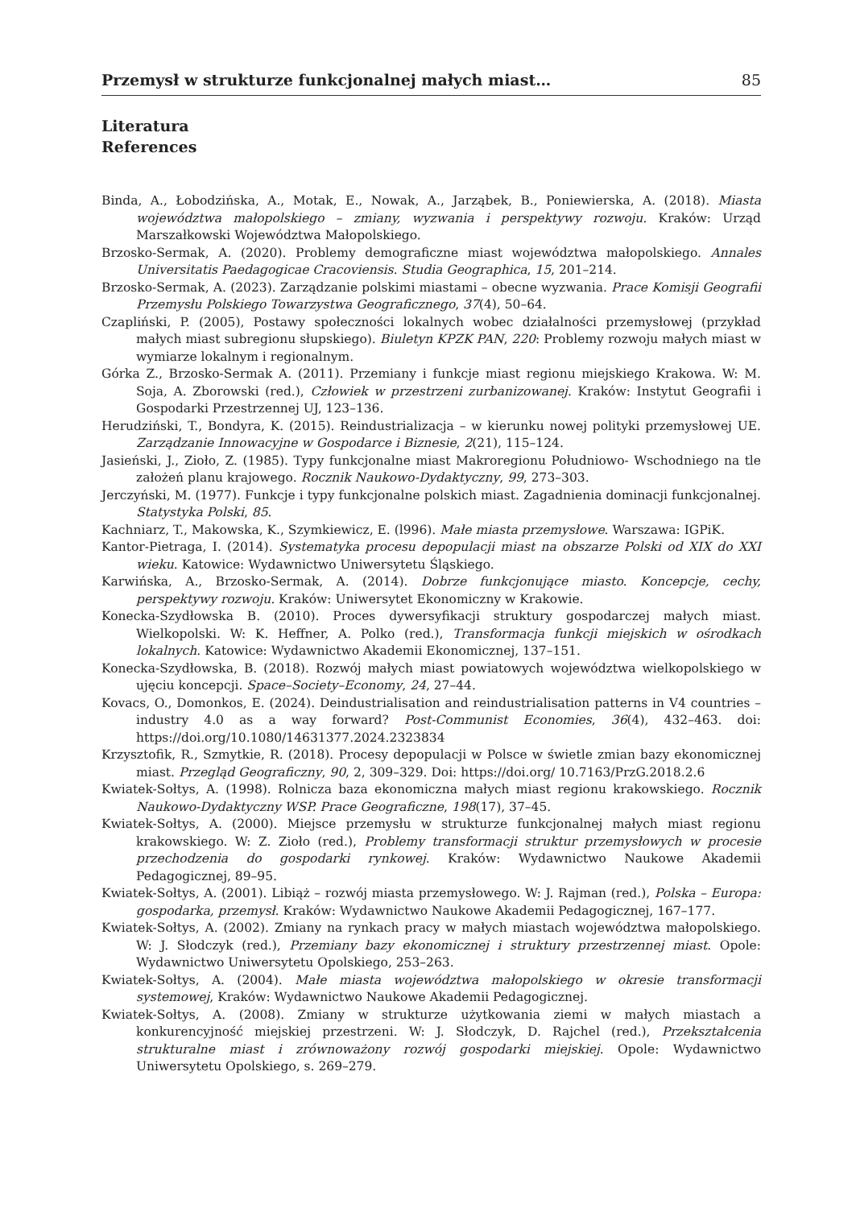Przemysł w strukturze funkcjonalnej małych miast… 85
Literatura
References
Binda, A., Łobodzińska, A., Motak, E., Nowak, A., Jarząbek, B., Poniewierska, A. (2018). Miasta województwa małopolskiego – zmiany, wyzwania i perspektywy rozwoju. Kraków: Urząd Marszałkowski Województwa Małopolskiego.
Brzosko-Sermak, A. (2020). Problemy demograficzne miast województwa małopolskiego. Annales Universitatis Paedagogicae Cracoviensis. Studia Geographica, 15, 201–214.
Brzosko-Sermak, A. (2023). Zarządzanie polskimi miastami – obecne wyzwania. Prace Komisji Geografii Przemysłu Polskiego Towarzystwa Geograficznego, 37(4), 50–64.
Czapliński, P. (2005), Postawy społeczności lokalnych wobec działalności przemysłowej (przykład małych miast subregionu słupskiego). Biuletyn KPZK PAN, 220: Problemy rozwoju małych miast w wymiarze lokalnym i regionalnym.
Górka Z., Brzosko-Sermak A. (2011). Przemiany i funkcje miast regionu miejskiego Krakowa. W: M. Soja, A. Zborowski (red.), Człowiek w przestrzeni zurbanizowanej. Kraków: Instytut Geografii i Gospodarki Przestrzennej UJ, 123–136.
Herudziński, T., Bondyra, K. (2015). Reindustrializacja – w kierunku nowej polityki przemysłowej UE. Zarządzanie Innowacyjne w Gospodarce i Biznesie, 2(21), 115–124.
Jasieński, J., Zioło, Z. (1985). Typy funkcjonalne miast Makroregionu Południowo- Wschodniego na tle założeń planu krajowego. Rocznik Naukowo-Dydaktyczny, 99, 273–303.
Jerczyński, M. (1977). Funkcje i typy funkcjonalne polskich miast. Zagadnienia dominacji funkcjonalnej. Statystyka Polski, 85.
Kachniarz, T., Makowska, K., Szymkiewicz, E. (l996). Małe miasta przemysłowe. Warszawa: IGPiK.
Kantor-Pietraga, I. (2014). Systematyka procesu depopulacji miast na obszarze Polski od XIX do XXI wieku. Katowice: Wydawnictwo Uniwersytetu Śląskiego.
Karwińska, A., Brzosko-Sermak, A. (2014). Dobrze funkcjonujące miasto. Koncepcje, cechy, perspektywy rozwoju. Kraków: Uniwersytet Ekonomiczny w Krakowie.
Konecka-Szydłowska B. (2010). Proces dywersyfikacji struktury gospodarczej małych miast. Wielkopolski. W: K. Heffner, A. Polko (red.), Transformacja funkcji miejskich w ośrodkach lokalnych. Katowice: Wydawnictwo Akademii Ekonomicznej, 137–151.
Konecka-Szydłowska, B. (2018). Rozwój małych miast powiatowych województwa wielkopolskiego w ujęciu koncepcji. Space–Society–Economy, 24, 27–44.
Kovacs, O., Domonkos, E. (2024). Deindustrialisation and reindustrialisation patterns in V4 countries – industry 4.0 as a way forward? Post-Communist Economies, 36(4), 432–463. doi: https://doi.org/10.1080/14631377.2024.2323834
Krzysztofik, R., Szmytkie, R. (2018). Procesy depopulacji w Polsce w świetle zmian bazy ekonomicznej miast. Przegląd Geograficzny, 90, 2, 309–329. Doi: https://doi.org/ 10.7163/PrzG.2018.2.6
Kwiatek-Sołtys, A. (1998). Rolnicza baza ekonomiczna małych miast regionu krakowskiego. Rocznik Naukowo-Dydaktyczny WSP. Prace Geograficzne, 198(17), 37–45.
Kwiatek-Sołtys, A. (2000). Miejsce przemysłu w strukturze funkcjonalnej małych miast regionu krakowskiego. W: Z. Zioło (red.), Problemy transformacji struktur przemysłowych w procesie przechodzenia do gospodarki rynkowej. Kraków: Wydawnictwo Naukowe Akademii Pedagogicznej, 89–95.
Kwiatek-Sołtys, A. (2001). Libiąż – rozwój miasta przemysłowego. W: J. Rajman (red.), Polska – Europa: gospodarka, przemysł. Kraków: Wydawnictwo Naukowe Akademii Pedagogicznej, 167–177.
Kwiatek-Sołtys, A. (2002). Zmiany na rynkach pracy w małych miastach województwa małopolskiego. W: J. Słodczyk (red.), Przemiany bazy ekonomicznej i struktury przestrzennej miast. Opole: Wydawnictwo Uniwersytetu Opolskiego, 253–263.
Kwiatek-Sołtys, A. (2004). Małe miasta województwa małopolskiego w okresie transformacji systemowej, Kraków: Wydawnictwo Naukowe Akademii Pedagogicznej.
Kwiatek-Sołtys, A. (2008). Zmiany w strukturze użytkowania ziemi w małych miastach a konkurencyjność miejskiej przestrzeni. W: J. Słodczyk, D. Rajchel (red.), Przekształcenia strukturalne miast i zrównoważony rozwój gospodarki miejskiej. Opole: Wydawnictwo Uniwersytetu Opolskiego, s. 269–279.